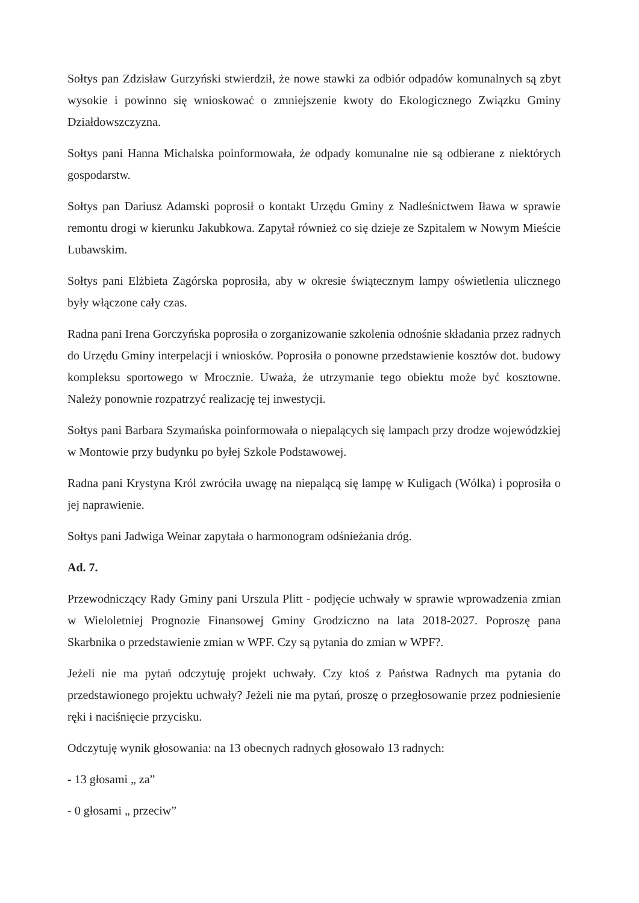Sołtys pan Zdzisław Gurzyński stwierdził, że nowe stawki za odbiór odpadów komunalnych są zbyt wysokie i powinno się wnioskować o zmniejszenie kwoty do Ekologicznego Związku Gminy Działdowszczyzna.
Sołtys pani Hanna Michalska poinformowała, że odpady komunalne nie są odbierane z niektórych gospodarstw.
Sołtys pan Dariusz Adamski poprosił o kontakt Urzędu Gminy z Nadleśnictwem Iława w sprawie remontu drogi w kierunku Jakubkowa. Zapytał również co się dzieje ze Szpitalem w Nowym Mieście Lubawskim.
Sołtys pani Elżbieta Zagórska poprosiła, aby w okresie świątecznym lampy oświetlenia ulicznego były włączone cały czas.
Radna pani Irena Gorczyńska poprosiła o zorganizowanie szkolenia odnośnie składania przez radnych do Urzędu Gminy interpelacji i wniosków. Poprosiła o ponowne przedstawienie kosztów dot. budowy kompleksu sportowego w Mrocznie. Uważa, że utrzymanie tego obiektu może być kosztowne. Należy ponownie rozpatrzyć realizację tej inwestycji.
Sołtys pani Barbara Szymańska poinformowała o niepalących się lampach przy drodze wojewódzkiej w Montowie przy budynku po byłej Szkole Podstawowej.
Radna pani Krystyna Król zwróciła uwagę na niepalącą się lampę w Kuligach (Wólka) i poprosiła o jej naprawienie.
Sołtys pani Jadwiga Weinar zapytała o harmonogram odśnieżania dróg.
Ad. 7.
Przewodniczący Rady Gminy pani Urszula Plitt - podjęcie uchwały w sprawie wprowadzenia zmian w Wieloletniej Prognozie Finansowej Gminy Grodziczno na lata 2018-2027. Poproszę pana Skarbnika o przedstawienie zmian w WPF. Czy są pytania do zmian w WPF?.
Jeżeli nie ma pytań odczytuję projekt uchwały. Czy ktoś z Państwa Radnych ma pytania do przedstawionego projektu uchwały? Jeżeli nie ma pytań, proszę o przegłosowanie przez podniesienie ręki i naciśnięcie przycisku.
Odczytuję wynik głosowania: na 13 obecnych radnych głosowało 13 radnych:
- 13 głosami „ za”
- 0 głosami „ przeciw”